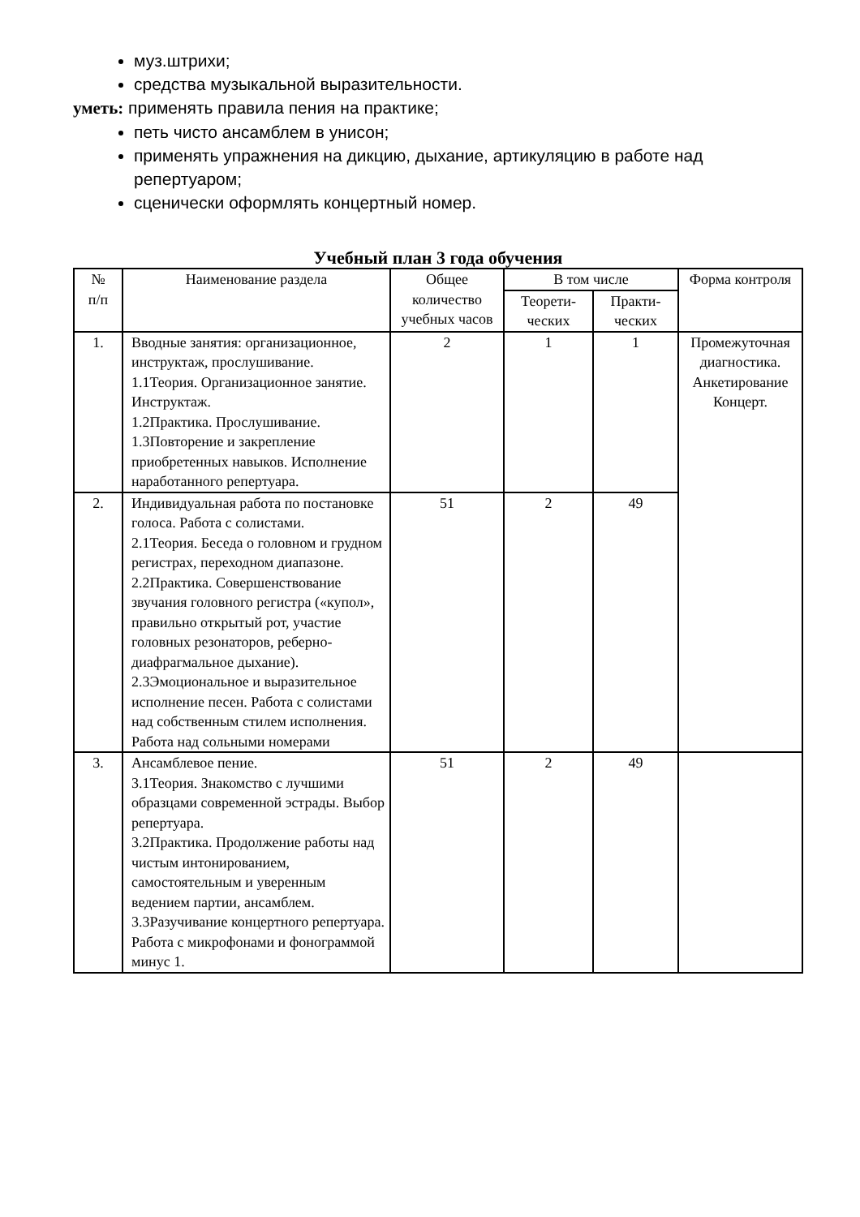муз.штрихи;
средства музыкальной выразительности.
уметь: применять правила пения на практике;
петь чисто ансамблем в унисон;
применять упражнения на дикцию, дыхание, артикуляцию в работе над репертуаром;
сценически оформлять концертный номер.
Учебный план 3 года обучения
| № п/п | Наименование раздела | Общее количество учебных часов | В том числе | | Форма контроля |
| --- | --- | --- | --- | --- | --- |
| | | | Теорети- ческих | Практи- ческих | |
| 1. | Вводные занятия: организационное, инструктаж, прослушивание. 1.1Теория. Организационное занятие. Инструктаж. 1.2Практика. Прослушивание. 1.3Повторение и закрепление приобретенных навыков. Исполнение наработанного репертуара. | 2 | 1 | 1 | Промежуточная диагностика. Анкетирование Концерт. |
| 2. | Индивидуальная работа по постановке голоса. Работа с солистами. 2.1Теория. Беседа о головном и грудном регистрах, переходном диапазоне. 2.2Практика. Совершенствование звучания головного регистра («купол», правильно открытый рот, участие головных резонаторов, реберно-диафрагмальное дыхание). 2.3Эмоциональное и выразительное исполнение песен. Работа с солистами над собственным стилем исполнения. Работа над сольными номерами | 51 | 2 | 49 | |
| 3. | Ансамблевое пение. 3.1Теория. Знакомство с лучшими образцами современной эстрады. Выбор репертуара. 3.2Практика. Продолжение работы над чистым интонированием, самостоятельным и уверенным ведением партии, ансамблем. 3.3Разучивание концертного репертуара. Работа с микрофонами и фонограммой минус 1. | 51 | 2 | 49 | |